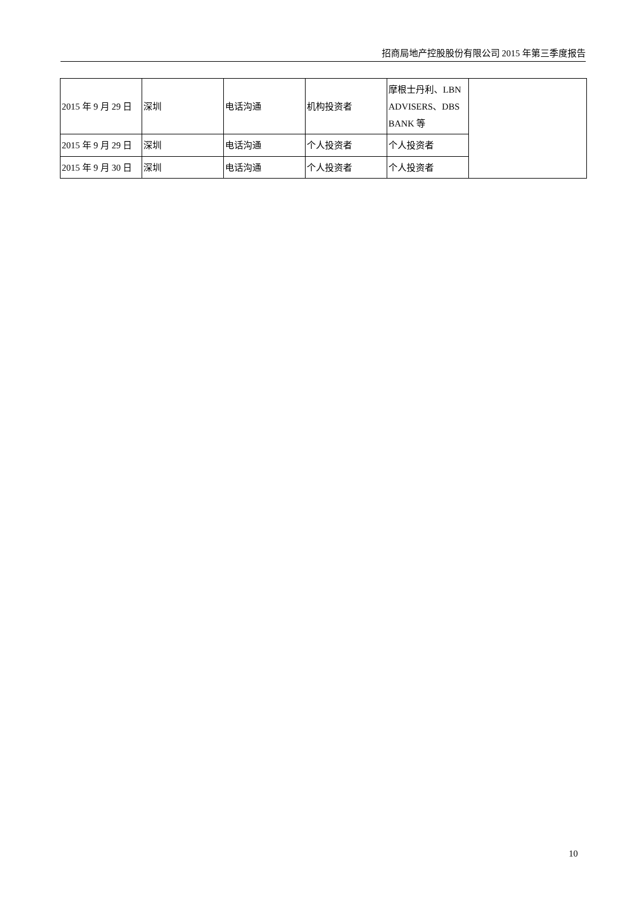招商局地产控股股份有限公司 2015 年第三季度报告
| 2015 年 9 月 29 日 | 深圳 | 电话沟通 | 机构投资者 | 摩根士丹利、LBN ADVISERS、DBS BANK 等 | |
| 2015 年 9 月 29 日 | 深圳 | 电话沟通 | 个人投资者 | 个人投资者 | |
| 2015 年 9 月 30 日 | 深圳 | 电话沟通 | 个人投资者 | 个人投资者 | |
10